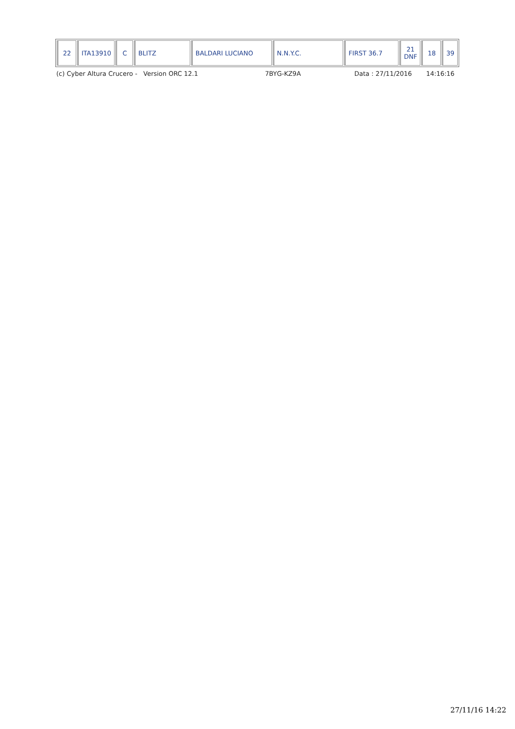| 22 | ITA13910 | C | BLITZ | BALDARI LUCIANO | N.N.Y.C. | FIRST 36.7 | 21 DNF | 18 | 39 |
(c) Cyber Altura Crucero - Version ORC 12.1 7BYG-KZ9A Data : 27/11/2016 14:16:16
27/11/16 14:22